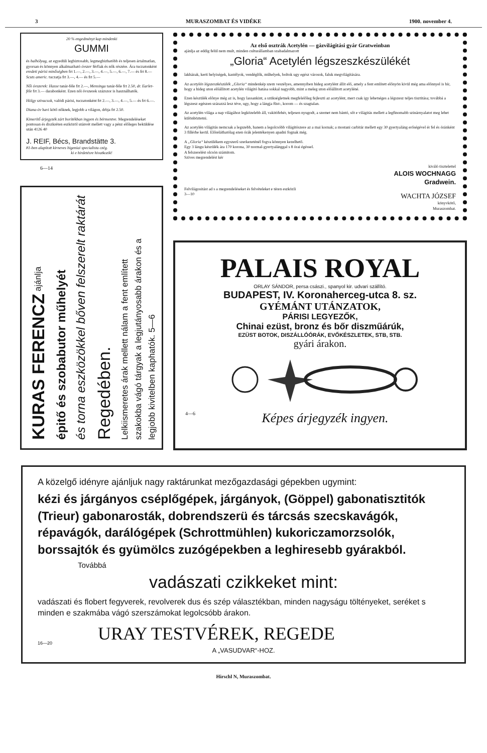3 MURASZOMBAT ÉS VIDÉKE 1900. november 4.
20 % engedményt kap mindenki
GUMMI
és halhólyag, az egyedüli legbiztosabb, legmegbizhatóbb és teljesen ártalmatlan, gyorsan és könnyen alkalmazható óvszer férfiak és nők részére. Ára tuczatonként eredeti párisi minőségben frt 1.—, 2.—, 3.—, 4.—, 5.—, 6.—, 7.— és frt 8.— Scuts americ. tuczatja frt 3.—, 4.— és frt 5.—
Női óvszerek: Hasse tanár-féle frt 2.—, Mensinga tanár-féle frt 2.50, dr. Earlet-féle frt 3.— darabonként. Ezen női óvszerek százszor is használhatók.
Hölgy szivacsok, valódi párisi, tuczatonként frt 2.—, 3.—, 4.—, 5.— és frt 6.—.
Diana-öv havi kötő nőknek, legjobb a világon, drbja frt 2.50.
Kimerítő árjegyzék zárt borítékban ingyen és bérmentve. Megrendeléseket pontosan és diszkréten eszközöl utánvét mellett vagy a pénz előleges beküldése után 4126 40
J. REIF, Bécs, Brandstätte 3.
81-ben alapított kirneves higeniai specialista czég.
ki e hirdetésre hivatkozik!
6—14
KURAS FERENCZ ajánlja
épitő és szobabutor műhelyét
és torna eszközökkel bőven felszerelt raktárát
Regedében.
Lelkiismeretes árak mellett nálam a fent említett
szakokba vágó tárgyak a legjutányosabb árakon és a
legjobb kivitelben kaphatók. 5—6
Az első osztrák Acetylén — gázvilágitási gyár Gratweinban
ajánlja az eddig felül nem mult, minden culturállamban szabadalmazott
„Gloria“ Acetylén légszeszkészülékét
lakházak, kerti helyiségek, kastélyok, vendéglők, műhelyek, boltok ugy egész városok, faluk megvilágítására.
Az acetylén légszeszkészülék „Gloria“ mindenkép szem veszélyes, amennyiben hideg acetylént állit elő, amely a fent említett előnyön kivül még ama előnnyel is bír, hogy a hideg uton előállitott acetylén világitó hatása sokkal nagyobb, mint a meleg uton előállitott acetyléné.
Ezen készülék előnye még az is, hogy lassankint, a szükségletnek megfelelőleg fejleszti az acetylént, mert csak igy lehetséges a légszesz teljes tisztitása; továbbá a légszesz egészen szárazzá lesz téve, ugy, hogy a lángja füst-, korom — és szagtalan.
Az acetylén világa a nap világához legközelebb áll, vakitófehér, teljesen nyugodt, a szemet nem bántó, sőt e világitás mellett a legfinomabb szinárnyalatot meg lehet különböztetni.
Az acetylén világitás nemcsak a legszebb, hanem a legolcsóbb világitószere az a mai kornak; a mostani carbitár mellett egy 30 gyertyaláng erőségével ér fel és óránként 3 fillérbe kerül. Előreláthatólag ezen órák jelentékenyen apadni fognak még.
A „Gloria“ készülékem egyszerű szerkezeténél fogva könnyen kezelhető.
Egy 3 lángu készülék ára 170 korona, 30 normal-gyertyalánggal s 8 órai égéssel.
A felszerelést olcsón számitom.
Szives megrendelést kér
kiváló tisztelettel
ALOIS WOCHNAGG
Gradwein.
Felvilágositást ad s a megrendeléseket és felvételeket e téren eszközli
3—10 WACHTA JÓZSEF
könyvkötő,
Muraszombat.
PALAIS ROYAL
ORLAY SÁNDOR, persa császi., spanyol kir. udvari szállító.
BUDAPEST, IV. Koronaherceg-utca 8. sz.
GYÉMÁNT UTÁNZATOK,
PÁRISI LEGYEZŐK,
Chinai ezüst, bronz és bőr diszműárúk,
EZÜST BOTOK, DISZÁLLÓÓRÁK, EVŐKÉSZLETEK, STB, STB.
gyári árakon.
4—6 Képes árjegyzék ingyen.
A közelgő idényre ajánljuk nagy raktárunkat mezőgazdasági gépekben ugymint:
kézi és járgányos cséplőgépek, járgányok, (Göppel) gabonatisztitók (Trieur) gabonarosták, dobrendszerü és tárcsás szecskavágók, répavágók, darálógépek (Schrottmühlen) kukoriczamorzsolók, borssajtók és gyümölcs zuzógépekben a leghiresebb gyárakból.
Továbbá
vadászati czikkeket mint:
vadászati és flobert fegyverek, revolverek dus és szép választékban, minden nagyságu töltényeket, seréket s minden e szakmába vágó szerszámokat legolcsóbb árakon.
16—20 URAY TESTVÉREK, REGEDE
A „VASUDVAR“-HOZ.
Hirschl N, Muraszombat.